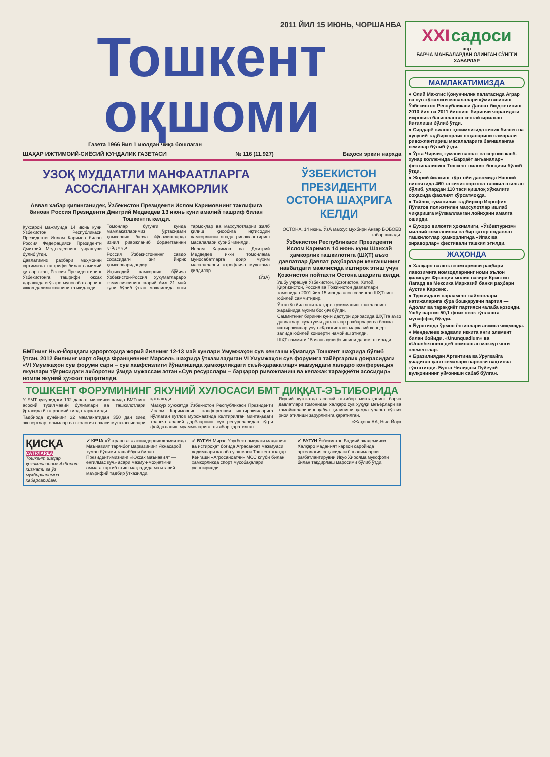2011 ЙИЛ 15 ИЮНЬ, ЧОРШАНБА
Тошкент
оқшоми
Газета 1966 йил 1 июлдан чиқа бошлаган
ШАҲАР ИЖТИМОИЙ-СИЁСИЙ КУНДАЛИК ГАЗЕТАСИ № 116 (11.927) Баҳоси эркин нархда
УЗОҚ МУДДАТЛИ МАНФААТЛАРГА АСОСЛАНГАН ҲАМКОРЛИК
Аввал хабар қилинганидек, Ўзбекистон Президенти Ислом Каримовнинг таклифига биноан Россия Президенти Дмитрий Медведев 13 июнь куни амалий ташриф билан Тошкентга келди.
Кўксарой мажмуида 14 июнь куни Ўзбекистон Республикаси Президенти Ислом Каримов билан Россия Федерацияси Президенти Дмитрий Медведевнинг учрашуви бўлиб ўтди.
Давлатимиз раҳбари меҳмонни юртимизга ташрифи билан самимий қутлар экан, Россия Президентининг Ўзбекистонга ташрифи юксак даражадаги ўзаро муносабатларнинг яққол далили эканини таъкидлади.
Томонлар бугунги кунда мамлакатларимиз ўртасидаги ҳамкорлик барча йўналишларда изчил ривожланиб бораётганини қайд этди.
Россия Ўзбекистоннинг савдо соҳасидаги энг йирик ҳамкорларидандир.
Иқтисодий ҳамкорлик бўйича Ўзбекистон-Россия ҳукуматлараро комиссиясининг жорий йил 31 май куни бўлиб ўтган мажлисида янги тармоқлар ва маҳсулотларни жалб қилиш ҳисобига иқтисодий ҳамкорликни янада ривожлантириш масалалари кўриб чиқилди.
Ислом Каримов ва Дмитрий Медведев икки томонлама муносабатларга доир муҳим масалаларни атрофлича муҳокама қилдилар.
(ЎзА)
ЎЗБЕКИСТОН ПРЕЗИДЕНТИ ОСТОНА ШАҲРИГА КЕЛДИ
ОСТОНА. 14 июнь. ЎзА махсус мухбири Анвар БОБОЕВ хабар қилади.
Ўзбекистон Республикаси Президенти Ислом Каримов 14 июнь куни Шанхай ҳамкорлик ташкилотига (ШҲТ) аъзо давлатлар Давлат раҳбарлари кенгашининг навбатдаги мажлисида иштирок этиш учун Қозоғистон пойтахти Остона шаҳрига келди.
Ушбу учрашув Ўзбекистон, Қозоғистон, Хитой, Қирғизистон, Россия ва Тожикистон давлатлари томонидан 2001 йил 15 июнда асос солинган ШҲТнинг юбилей саммитидир.
Ўтган ўн йил янги халқаро тузилманинг шаклланиш жараёнида муҳим босқич бўлди.
Саммитнинг биринчи куни дастури доирасида ШҲТга аъзо давлатлар, кузатувчи давлатлар раҳбарлари ва бошқа иштирокчилар учун «Қозоғистон» марказий концерт залида юбилей концерти намойиш этилди.
ШҲТ саммити 15 июнь куни ўз ишини давом эттиради.
БМТнинг Нью-Йоркдаги қароргоҳида жорий йилнинг 12-13 май кунлари Умумжаҳон сув кенгаши кўмагида Тошкент шаҳрида бўлиб ўтган, 2012 йилнинг март ойида Франциянинг Марсель шаҳрида ўтказиладиган VI Умумжаҳон сув форумига тайёргарлик доирасидаги «VI Умумжаҳон сув форуми сари – сув хавфсизлиги йўналишида ҳамкорликдаги саъй-ҳаракатлар» мавзуидаги халқаро конференция якунлари тўғрисидаги ахборотни ўзида мужассам этган «Сув ресурслари – барқарор ривожланиш ва келажак тараққиёти асосидир» номли якуний ҳужжат тарқатилди.
ТОШКЕНТ ФОРУМИНИНГ ЯКУНИЙ ХУЛОСАСИ БМТ ДИҚҚАТ-ЭЪТИБОРИДА
У БМТ ҳузуридаги 192 давлат миссияси ҳамда БМТнинг асосий тузилмавий бўлимлари ва ташкилотлари ўртасида 6 та расмий тилда тарқатилди.
Тадбирда дунёнинг 32 мамлакатидан 350 дан зиёд экспертлар, олимлар ва экология соҳаси мутахассислари қатнашди.
Мазкур ҳужжатда Ўзбекистон Республикаси Президенти Ислом Каримовнинг конференция иштирокчиларига йўллаган қутлов мурожаатида келтирилган минтақадаги трансчегаравий дарёларнинг сув ресурсларидан тўғри фойдаланиш муаммоларига эътибор қаратилган.
Якуний ҳужжатда асосий эътибор минтақанинг барча давлатлари томонидан халқаро сув ҳуқуқи меъёрлари ва тамойилларининг қабул қилиниши ҳамда уларга сўзсиз риоя этилиши зарурлигига қаратилган.
«Жаҳон» АА, Нью-Йорк
ҚИСҚА
САТРЛАРДА
Тошкент шаҳар ҳокимлигининг Ахборот хизмати ва ўз мухбирларимиз хабарларидан.
✔ КЕЧА «Ўзтрансгаз» акциядорлик жамиятида Маънавият тарғибот марказининг Яккасарой туман бўлими ташаббуси билан Президентимизнинг «Юксак маънавият — енгилмас куч» асари мазмун-моҳиятини оммага тарғиб этиш мақсадида маънавий-маърифий тадбир ўтказилди.
✔ БУГУН Мирзо Улуғбек номидаги маданият ва истироҳат боғида Аграсаноат мажмуаси ходимлари касаба уюшмаси Тошкент шаҳар Кенгаши «Агросаноатчи» МСС клуби билан ҳамкорликда спорт мусобақалари уюштирилди.
✔ БУГУН Ўзбекистон Бадиий академияси Халқаро маданият карвон саройида археология соҳасидаги ёш олимларни рағбатлантирувчи Икуо Хирояма мукофоти билан тақдирлаш маросими бўлиб ўтди.
XXI садоси
асp
БАРЧА МАНБАЛАРДАН ОЛИНГАН СЎНГГИ ХАБАРЛАР
МАМЛАКАТИМИЗДА
● Олий Мажлис Қонунчилик палатасида Аграр ва сув хўжалиги масалалари қўмитасининг Ўзбекистон Республикаси Давлат бюджетининг 2010 йил ва 2011 йилнинг биринчи чорагидаги ижросига бағишланган кенгайтирилган йиғилиши бўлиб ўтди.
● Сирдарё вилоят ҳокимлигида кичик бизнес ва хусусий тадбиркорлик соҳаларини самарали ривожлантириш масалаларига бағишланган семинар бўлиб ўтди.
● Ўрта Чирчиқ тумани саноат ва сервис касб-ҳунар коллежида «Барҳаёт анъаналар» фестивалининг Тошкент вилоят босқичи бўлиб ўтди.
● Жорий йилнинг тўрт ойи давомида Навоий вилоятида 460 та кичик корхона ташкил этилган бўлиб, улардан 110 таси қишлоқ хўжалиги соҳасида фаолият кўрсатмоқда.
● Тайлоқ туманилик тадбиркор Исрофил Пўлатов полиэтилен маҳсулотлар ишлаб чиқаришга мўлжалланган лойиҳани амалга оширди.
● Бухоро вилояти ҳокимлиги, «Ўзбектуризм» миллий компанияси ва бир қатор нодавлат ташкилотлар ҳамкорлигида «Ипак ва зираворлар» фестивали ташкил этилди.
ЖАҲОНДА
● Халқаро валюта жамғармаси раҳбари лавозимига номзодларнинг номи эълон қилинди: Франция молия вазири Кристин Лагард ва Мексика Марказий банки раҳбари Аустин Карсенс.
● Туркиядаги парламент сайловлари натижаларига кўра бошқарувчи партия — Адолат ва тараққиёт партияси ғалаба қозонди. Ушбу партия 50,1 фоиз овоз тўплашга муваффақ бўлди.
● Бурятияда ўрмон ёнғинлари авжига чиқмоқда.
● Менделеев жадвали иккита янги элемент билан бойиди. «Ununquadium» ва «Ununhexium» деб номланган мазкур янги элементлар.
● Бразилиядан Аргентина ва Уругвайга учадиган ҳаво кемалари парвози вақтинча тўхтатилди. Бунга Чилидаги Пуйеуэй вулқонининг уйғониши сабаб бўлган.